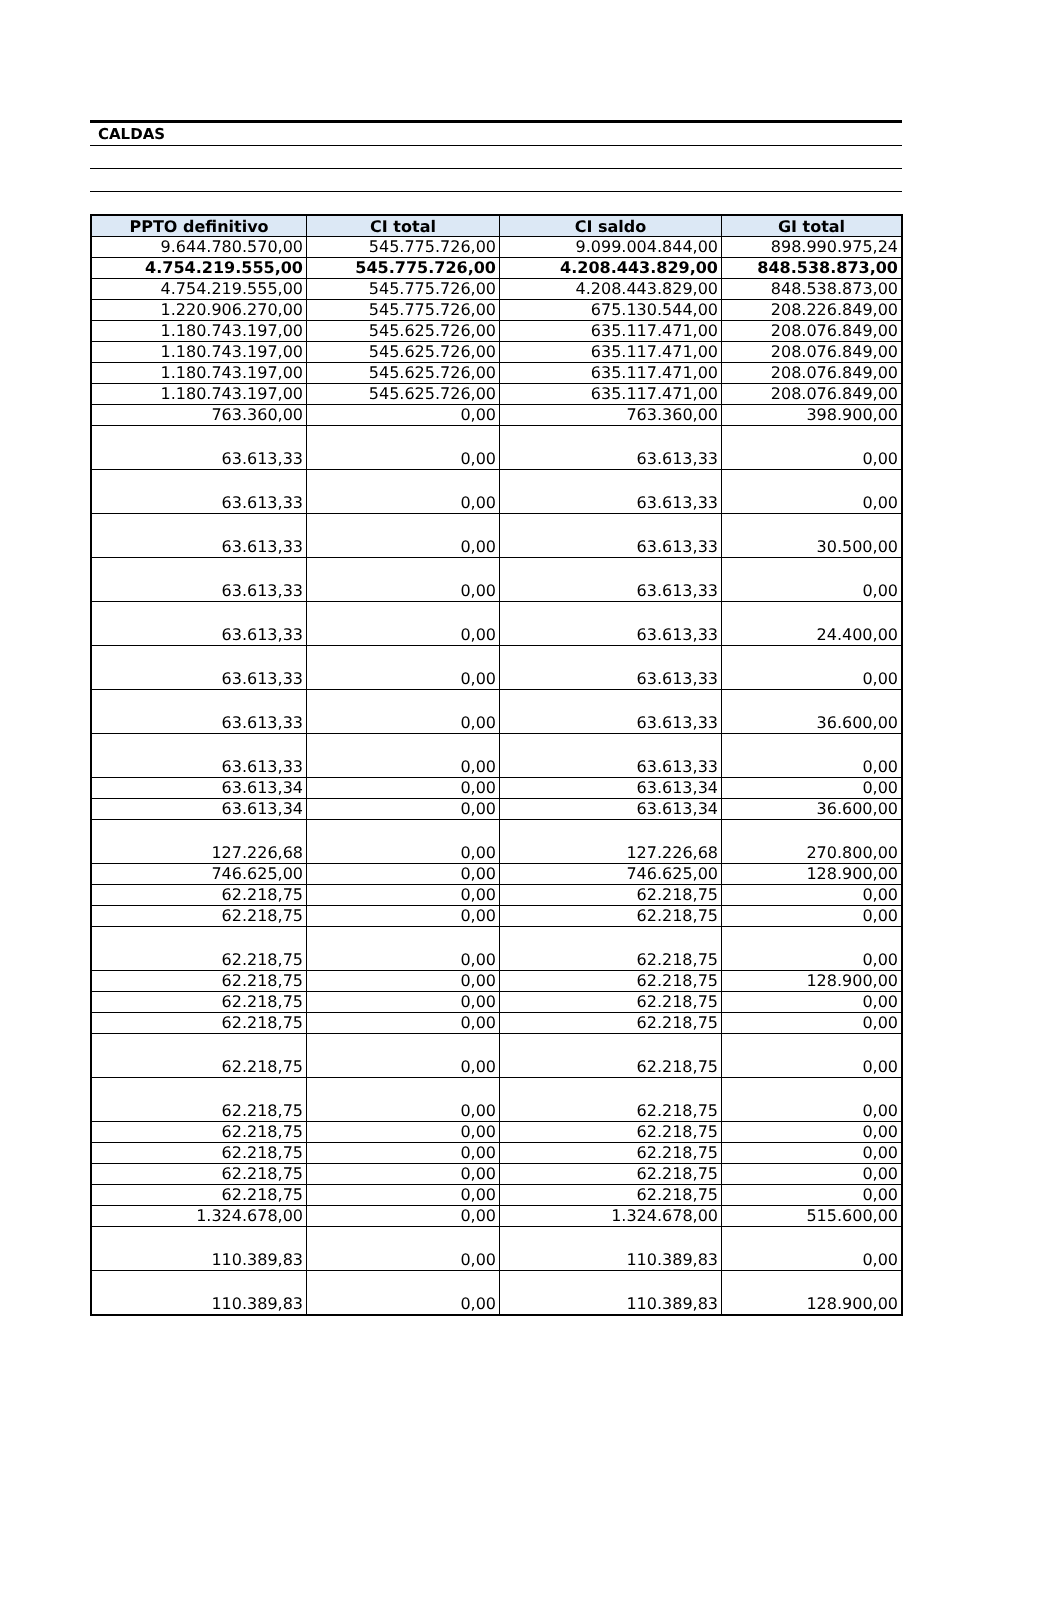CALDAS
| PPTO definitivo | CI total | CI saldo | GI total |
| --- | --- | --- | --- |
| 9.644.780.570,00 | 545.775.726,00 | 9.099.004.844,00 | 898.990.975,24 |
| 4.754.219.555,00 | 545.775.726,00 | 4.208.443.829,00 | 848.538.873,00 |
| 4.754.219.555,00 | 545.775.726,00 | 4.208.443.829,00 | 848.538.873,00 |
| 1.220.906.270,00 | 545.775.726,00 | 675.130.544,00 | 208.226.849,00 |
| 1.180.743.197,00 | 545.625.726,00 | 635.117.471,00 | 208.076.849,00 |
| 1.180.743.197,00 | 545.625.726,00 | 635.117.471,00 | 208.076.849,00 |
| 1.180.743.197,00 | 545.625.726,00 | 635.117.471,00 | 208.076.849,00 |
| 1.180.743.197,00 | 545.625.726,00 | 635.117.471,00 | 208.076.849,00 |
| 763.360,00 | 0,00 | 763.360,00 | 398.900,00 |
| 63.613,33 | 0,00 | 63.613,33 | 0,00 |
| 63.613,33 | 0,00 | 63.613,33 | 0,00 |
| 63.613,33 | 0,00 | 63.613,33 | 30.500,00 |
| 63.613,33 | 0,00 | 63.613,33 | 0,00 |
| 63.613,33 | 0,00 | 63.613,33 | 24.400,00 |
| 63.613,33 | 0,00 | 63.613,33 | 0,00 |
| 63.613,33 | 0,00 | 63.613,33 | 36.600,00 |
| 63.613,33 | 0,00 | 63.613,33 | 0,00 |
| 63.613,34 | 0,00 | 63.613,34 | 0,00 |
| 63.613,34 | 0,00 | 63.613,34 | 36.600,00 |
| 127.226,68 | 0,00 | 127.226,68 | 270.800,00 |
| 746.625,00 | 0,00 | 746.625,00 | 128.900,00 |
| 62.218,75 | 0,00 | 62.218,75 | 0,00 |
| 62.218,75 | 0,00 | 62.218,75 | 0,00 |
| 62.218,75 | 0,00 | 62.218,75 | 0,00 |
| 62.218,75 | 0,00 | 62.218,75 | 128.900,00 |
| 62.218,75 | 0,00 | 62.218,75 | 0,00 |
| 62.218,75 | 0,00 | 62.218,75 | 0,00 |
| 62.218,75 | 0,00 | 62.218,75 | 0,00 |
| 62.218,75 | 0,00 | 62.218,75 | 0,00 |
| 62.218,75 | 0,00 | 62.218,75 | 0,00 |
| 62.218,75 | 0,00 | 62.218,75 | 0,00 |
| 62.218,75 | 0,00 | 62.218,75 | 0,00 |
| 62.218,75 | 0,00 | 62.218,75 | 0,00 |
| 1.324.678,00 | 0,00 | 1.324.678,00 | 515.600,00 |
| 110.389,83 | 0,00 | 110.389,83 | 0,00 |
| 110.389,83 | 0,00 | 110.389,83 | 128.900,00 |